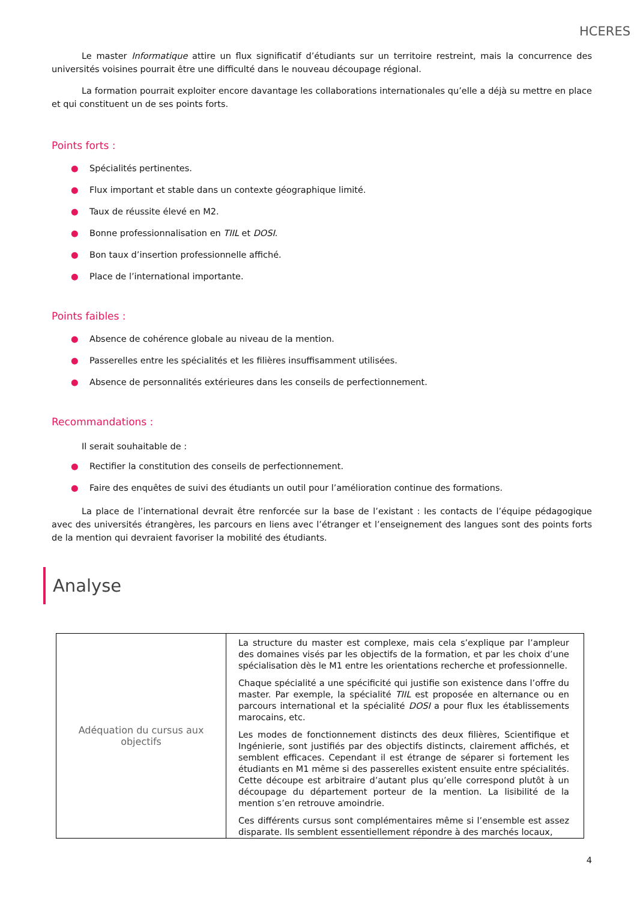HCERES
Le master Informatique attire un flux significatif d’étudiants sur un territoire restreint, mais la concurrence des universités voisines pourrait être une difficulté dans le nouveau découpage régional.
La formation pourrait exploiter encore davantage les collaborations internationales qu’elle a déjà su mettre en place et qui constituent un de ses points forts.
Points forts :
● Spécialités pertinentes.
● Flux important et stable dans un contexte géographique limité.
● Taux de réussite élevé en M2.
● Bonne professionnalisation en TIIL et DOSI.
● Bon taux d’insertion professionnelle affiché.
● Place de l’international importante.
Points faibles :
● Absence de cohérence globale au niveau de la mention.
● Passerelles entre les spécialités et les filières insuffisamment utilisées.
● Absence de personnalités extérieures dans les conseils de perfectionnement.
Recommandations :
Il serait souhaitable de :
● Rectifier la constitution des conseils de perfectionnement.
● Faire des enquêtes de suivi des étudiants un outil pour l’amélioration continue des formations.
La place de l’international devrait être renforcée sur la base de l’existant : les contacts de l’équipe pédagogique avec des universités étrangères, les parcours en liens avec l’étranger et l’enseignement des langues sont des points forts de la mention qui devraient favoriser la mobilité des étudiants.
Analyse
| Adéquation du cursus aux objectifs | La structure du master est complexe, mais cela s’explique par l’ampleur des domaines visés par les objectifs de la formation, et par les choix d’une spécialisation dès le M1 entre les orientations recherche et professionnelle. Chaque spécialité a une spécificité qui justifie son existence dans l’offre du master. Par exemple, la spécialité TIIL est proposée en alternance ou en parcours international et la spécialité DOSI a pour flux les établissements marocains, etc. Les modes de fonctionnement distincts des deux filières, Scientifique et Ingénierie, sont justifiés par des objectifs distincts, clairement affichés, et semblent efficaces. Cependant il est étrange de séparer si fortement les étudiants en M1 même si des passerelles existent ensuite entre spécialités. Cette découpe est arbitraire d’autant plus qu’elle correspond plutôt à un découpage du département porteur de la mention. La lisibilité de la mention s’en retrouve amoindrie. Ces différents cursus sont complémentaires même si l’ensemble est assez disparate. Ils semblent essentiellement répondre à des marchés locaux, |
4